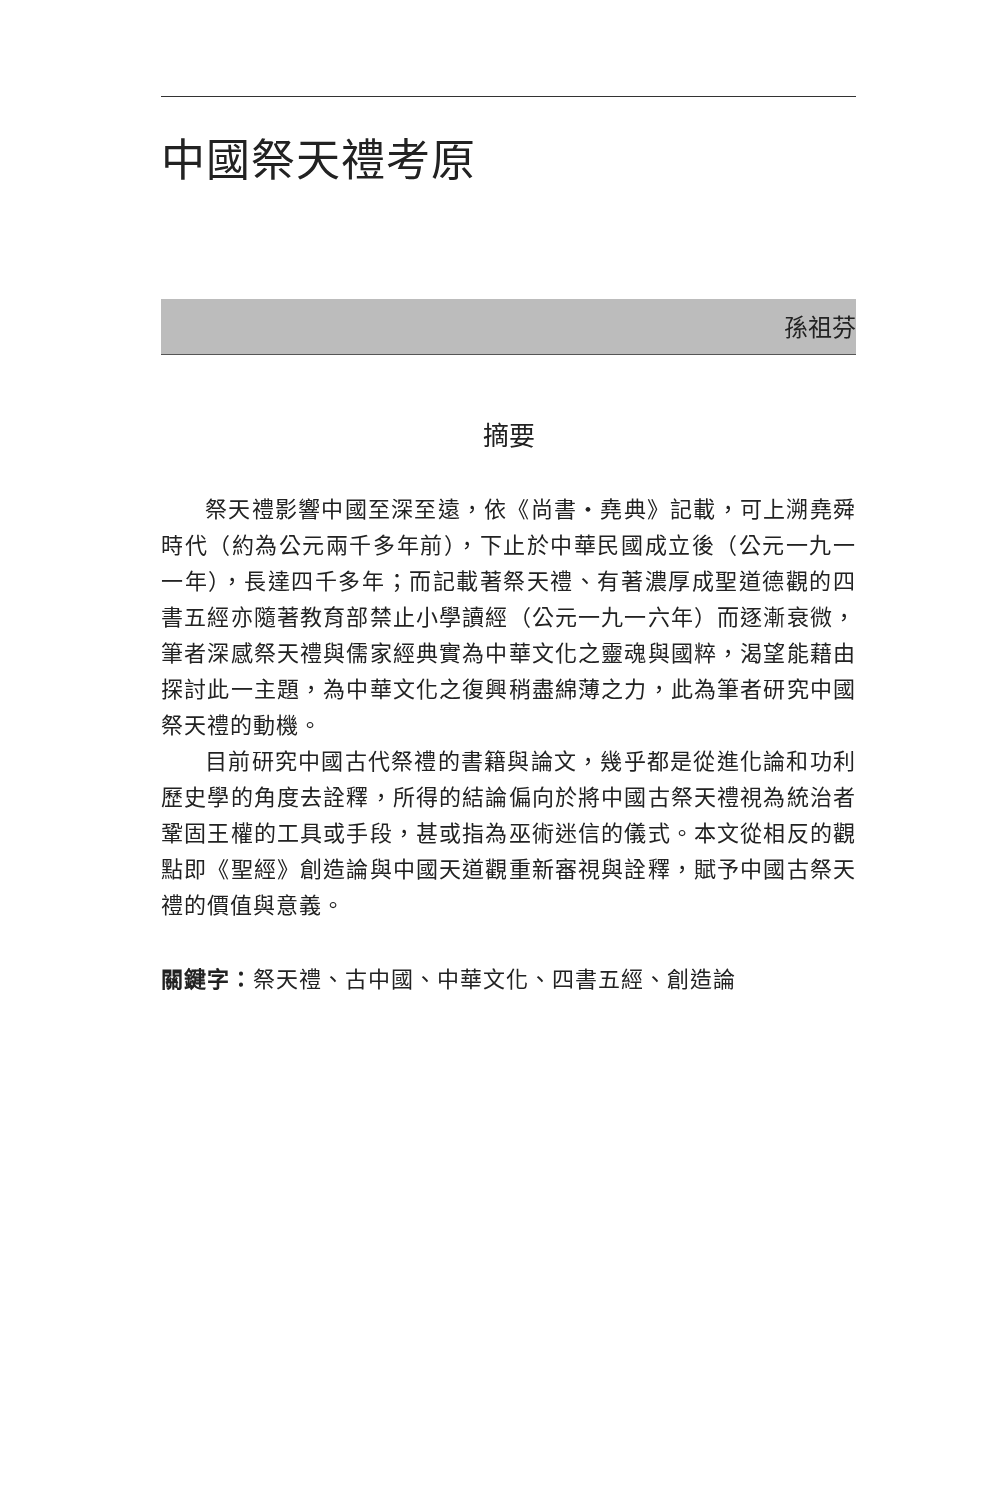中國祭天禮考原
孫祖芬
摘要
祭天禮影響中國至深至遠，依《尚書・堯典》記載，可上溯堯舜時代（約為公元兩千多年前），下止於中華民國成立後（公元一九一一年），長達四千多年；而記載著祭天禮、有著濃厚成聖道德觀的四書五經亦隨著教育部禁止小學讀經（公元一九一六年）而逐漸衰微，筆者深感祭天禮與儒家經典實為中華文化之靈魂與國粹，渴望能藉由探討此一主題，為中華文化之復興稍盡綿薄之力，此為筆者研究中國祭天禮的動機。
目前研究中國古代祭禮的書籍與論文，幾乎都是從進化論和功利歷史學的角度去詮釋，所得的結論偏向於將中國古祭天禮視為統治者鞏固王權的工具或手段，甚或指為巫術迷信的儀式。本文從相反的觀點即《聖經》創造論與中國天道觀重新審視與詮釋，賦予中國古祭天禮的價值與意義。
關鍵字：祭天禮、古中國、中華文化、四書五經、創造論